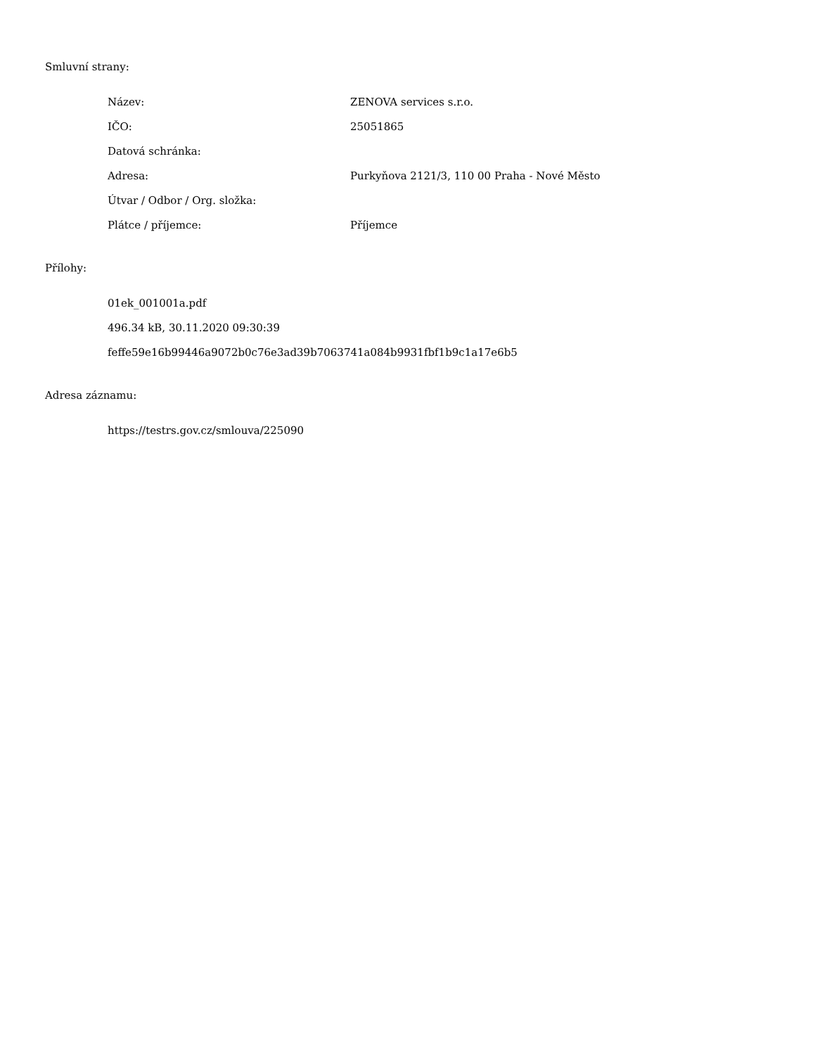Smluvní strany:
Název: ZENOVA services s.r.o.
IČO: 25051865
Datová schránka:
Adresa: Purkyňova 2121/3, 110 00 Praha - Nové Město
Útvar / Odbor / Org. složka:
Plátce / příjemce: Příjemce
Přílohy:
01ek_001001a.pdf
496.34 kB, 30.11.2020 09:30:39
feffe59e16b99446a9072b0c76e3ad39b7063741a084b9931fbf1b9c1a17e6b5
Adresa záznamu:
https://testrs.gov.cz/smlouva/225090